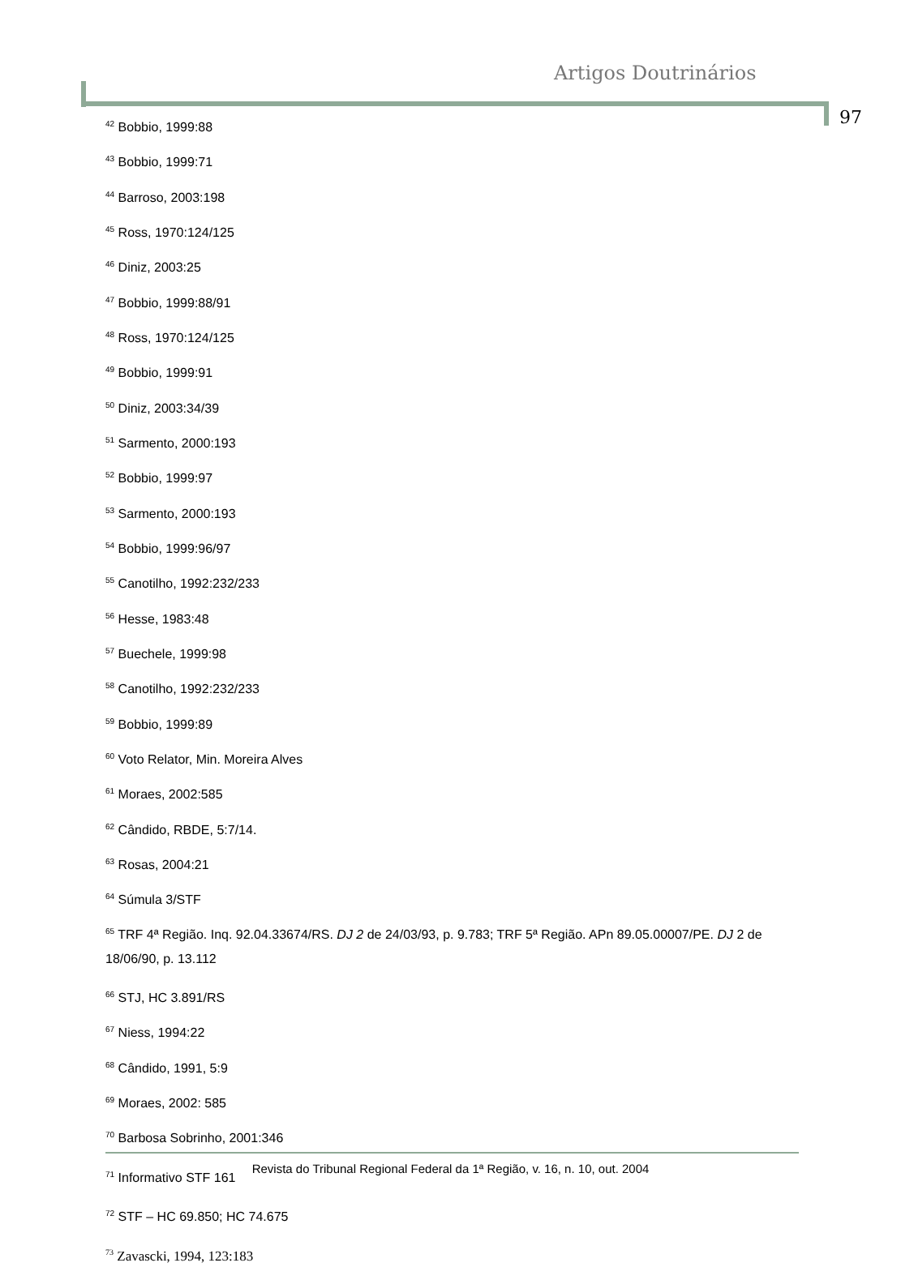Artigos Doutrinários
97
<sup>42</sup> Bobbio, 1999:88
<sup>43</sup> Bobbio, 1999:71
<sup>44</sup> Barroso, 2003:198
<sup>45</sup> Ross, 1970:124/125
<sup>46</sup> Diniz, 2003:25
<sup>47</sup> Bobbio, 1999:88/91
<sup>48</sup> Ross, 1970:124/125
<sup>49</sup> Bobbio, 1999:91
<sup>50</sup> Diniz, 2003:34/39
<sup>51</sup> Sarmento, 2000:193
<sup>52</sup> Bobbio, 1999:97
<sup>53</sup> Sarmento, 2000:193
<sup>54</sup> Bobbio, 1999:96/97
<sup>55</sup> Canotilho, 1992:232/233
<sup>56</sup> Hesse, 1983:48
<sup>57</sup> Buechele, 1999:98
<sup>58</sup> Canotilho, 1992:232/233
<sup>59</sup> Bobbio, 1999:89
<sup>60</sup> Voto Relator, Min. Moreira Alves
<sup>61</sup> Moraes, 2002:585
<sup>62</sup> Cândido, RBDE, 5:7/14.
<sup>63</sup> Rosas, 2004:21
<sup>64</sup> Súmula 3/STF
<sup>65</sup> TRF 4ª Região. Inq. 92.04.33674/RS. DJ 2 de 24/03/93, p. 9.783; TRF 5ª Região. APn 89.05.00007/PE. DJ 2 de 18/06/90, p. 13.112
<sup>66</sup> STJ, HC 3.891/RS
<sup>67</sup> Niess, 1994:22
<sup>68</sup> Cândido, 1991, 5:9
<sup>69</sup> Moraes, 2002: 585
<sup>70</sup> Barbosa Sobrinho, 2001:346
<sup>71</sup> Informativo STF 161
<sup>72</sup> STF – HC 69.850; HC 74.675
<sup>73</sup> Zavascki, 1994, 123:183
Revista do Tribunal Regional Federal da 1ª Região, v. 16, n. 10, out. 2004